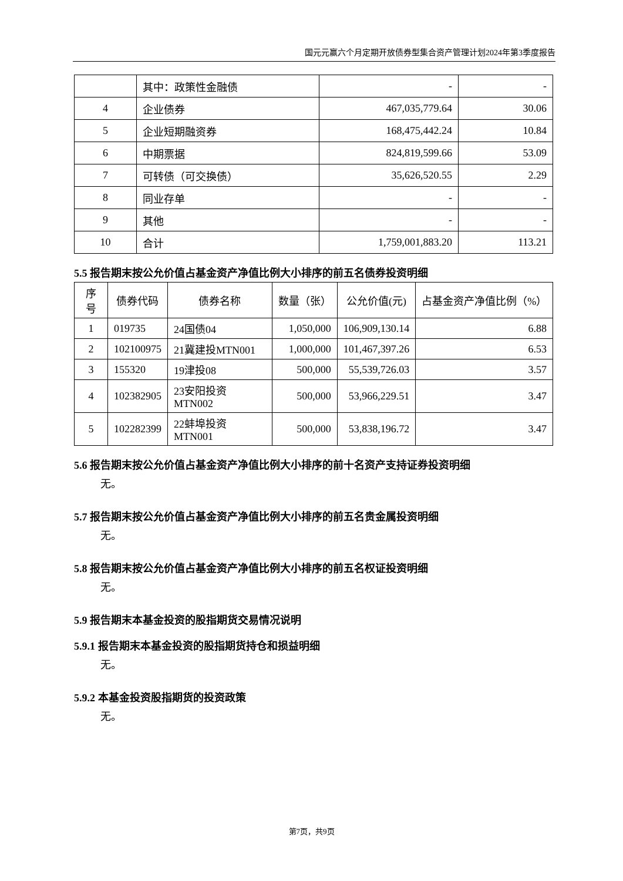国元元赢六个月定期开放债券型集合资产管理计划2024年第3季度报告
| | 其中：政策性金融债 | - | - |
| 4 | 企业债券 | 467,035,779.64 | 30.06 |
| 5 | 企业短期融资券 | 168,475,442.24 | 10.84 |
| 6 | 中期票据 | 824,819,599.66 | 53.09 |
| 7 | 可转债（可交换债） | 35,626,520.55 | 2.29 |
| 8 | 同业存单 | - | - |
| 9 | 其他 | - | - |
| 10 | 合计 | 1,759,001,883.20 | 113.21 |
5.5 报告期末按公允价值占基金资产净值比例大小排序的前五名债券投资明细
| 序号 | 债券代码 | 债券名称 | 数量（张） | 公允价值(元) | 占基金资产净值比例（%） |
| --- | --- | --- | --- | --- | --- |
| 1 | 019735 | 24国债04 | 1,050,000 | 106,909,130.14 | 6.88 |
| 2 | 102100975 | 21冀建投MTN001 | 1,000,000 | 101,467,397.26 | 6.53 |
| 3 | 155320 | 19津投08 | 500,000 | 55,539,726.03 | 3.57 |
| 4 | 102382905 | 23安阳投资MTN002 | 500,000 | 53,966,229.51 | 3.47 |
| 5 | 102282399 | 22蚌埠投资MTN001 | 500,000 | 53,838,196.72 | 3.47 |
5.6 报告期末按公允价值占基金资产净值比例大小排序的前十名资产支持证券投资明细
无。
5.7 报告期末按公允价值占基金资产净值比例大小排序的前五名贵金属投资明细
无。
5.8 报告期末按公允价值占基金资产净值比例大小排序的前五名权证投资明细
无。
5.9 报告期末本基金投资的股指期货交易情况说明
5.9.1 报告期末本基金投资的股指期货持仓和损益明细
无。
5.9.2 本基金投资股指期货的投资政策
无。
第7页，共9页